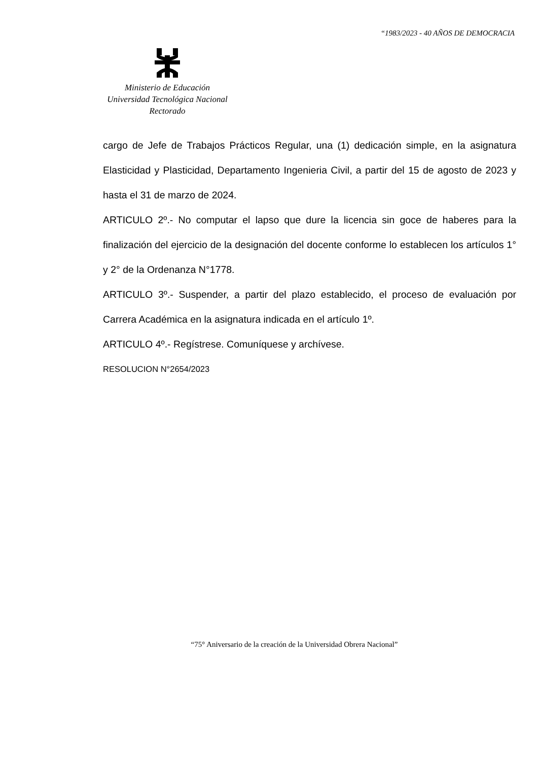“1983/2023 - 40 AÑOS DE DEMOCRACIA
Ministerio de Educación
Universidad Tecnológica Nacional
Rectorado
cargo de Jefe de Trabajos Prácticos Regular, una (1) dedicación simple, en la asignatura Elasticidad y Plasticidad, Departamento Ingenieria Civil, a partir del 15 de agosto de 2023 y hasta el 31 de marzo de 2024.
ARTICULO 2º.- No computar el lapso que dure la licencia sin goce de haberes para la finalización del ejercicio de la designación del docente conforme lo establecen los artículos 1° y 2° de la Ordenanza N°1778.
ARTICULO 3º.- Suspender, a partir del plazo establecido, el proceso de evaluación por Carrera Académica en la asignatura indicada en el artículo 1º.
ARTICULO 4º.- Regístrese. Comuníquese y archívese.
RESOLUCION N°2654/2023
“75° Aniversario de la creación de la Universidad Obrera Nacional”